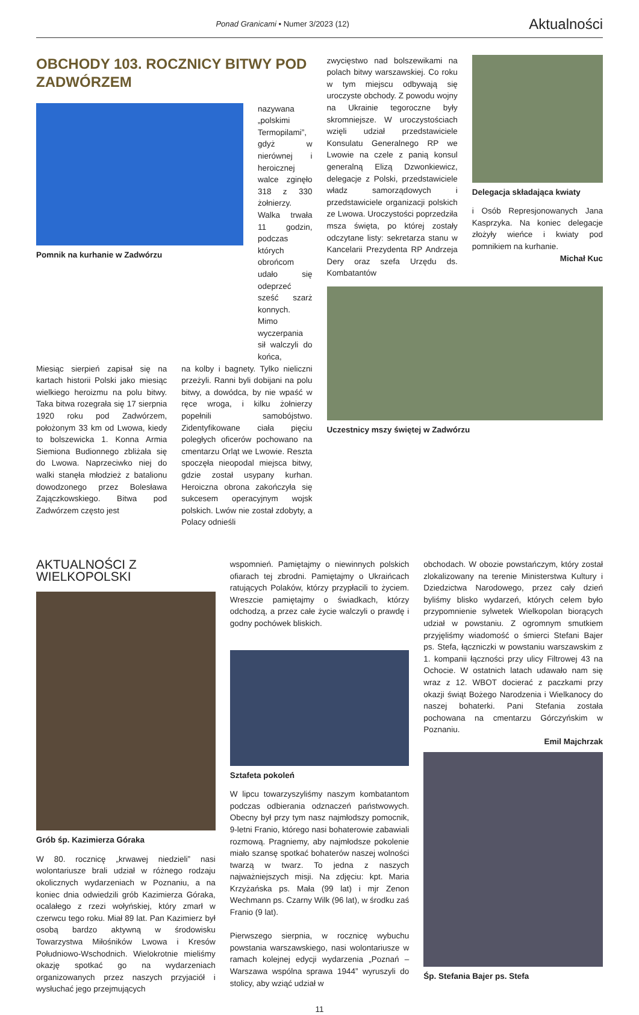Ponad Granicami • Numer 3/2023 (12) Aktualności
OBCHODY 103. ROCZNICY BITWY POD ZADWÓRZEM
Pomnik na kurhanie w Zadwórzu
nazywana „polskimi Termopilami”, gdyż w nierównej i heroicznej walce zginęło 318 z 330 żołnierzy. Walka trwała 11 godzin, podczas których obrońcom udało się odeprzeć sześć szarż konnych. Mimo wyczerpania sił walczyli do końca,
Miesiąc sierpień zapisał się na kartach historii Polski jako miesiąc wielkiego heroizmu na polu bitwy. Taka bitwa rozegrała się 17 sierpnia 1920 roku pod Zadwórzem, położonym 33 km od Lwowa, kiedy to bolszewicka 1. Konna Armia Siemiona Budionnego zbliżała się do Lwowa. Naprzeciwko niej do walki stanęła młodzież z batalionu dowodzonego przez Bolesława Zajączkowskiego. Bitwa pod Zadwórzem często jest
na kolby i bagnety. Tylko nieliczni przeżyli. Ranni byli dobijani na polu bitwy, a dowódca, by nie wpaść w ręce wroga, i kilku żołnierzy popełnili samobójstwo. Zidentyfikowane ciała pięciu poległych oficerów pochowano na cmentarzu Orląt we Lwowie. Reszta spoczęła nieopodal miejsca bitwy, gdzie został usypany kurhan. Heroiczna obrona zakończyła się sukcesem operacyjnym wojsk polskich. Lwów nie został zdobyty, a Polacy odnieśli
zwycięstwo nad bolszewikami na polach bitwy warszawskiej. Co roku w tym miejscu odbywają się uroczyste obchody. Z powodu wojny na Ukrainie tegoroczne były skromniejsze. W uroczystościach wzięli udział przedstawiciele Konsulatu Generalnego RP we Lwowie na czele z panią konsul generalną Elizą Dzwonkiewicz, delegacje z Polski, przedstawiciele władz samorządowych i przedstawiciele organizacji polskich ze Lwowa. Uroczystości poprzedziła msza święta, po której zostały odczytane listy: sekretarza stanu w Kancelarii Prezydenta RP Andrzeja Dery oraz szefa Urzędu ds. Kombatantów
Delegacja składająca kwiaty
i Osób Represjonowanych Jana Kasprzyka. Na koniec delegacje złożyły wieńce i kwiaty pod pomnikiem na kurhanie.
Michał Kuc
Uczestnicy mszy świętej w Zadwórzu
AKTUALNOŚCI Z WIELKOPOLSKI
Grób śp. Kazimierza Góraka
W 80. rocznicę „krwawej niedzieli” nasi wolontariusze brali udział w różnego rodzaju okolicznych wydarzeniach w Poznaniu, a na koniec dnia odwiedzili grób Kazimierza Góraka, ocalałego z rzezi wołyńskiej, który zmarł w czerwcu tego roku. Miał 89 lat. Pan Kazimierz był osobą bardzo aktywną w środowisku Towarzystwa Miłośników Lwowa i Kresów Południowo-Wschodnich. Wielokrotnie mieliśmy okazję spotkać go na wydarzeniach organizowanych przez naszych przyjaciół i wysłuchać jego przejmujących
wspomnień. Pamiętajmy o niewinnych polskich ofiarach tej zbrodni. Pamiętajmy o Ukraińcach ratujących Polaków, którzy przypłacili to życiem. Wreszcie pamiętajmy o świadkach, którzy odchodzą, a przez całe życie walczyli o prawdę i godny pochówek bliskich.
Sztafeta pokoleń
W lipcu towarzyszyliśmy naszym kombatantom podczas odbierania odznaczeń państwowych. Obecny był przy tym nasz najmłodszy pomocnik, 9-letni Franio, którego nasi bohaterowie zabawiali rozmową. Pragniemy, aby najmłodsze pokolenie miało szansę spotkać bohaterów naszej wolności twarzą w twarz. To jedna z naszych najważniejszych misji. Na zdjęciu: kpt. Maria Krzyżańska ps. Mała (99 lat) i mjr Zenon Wechmann ps. Czarny Wilk (96 lat), w środku zaś Franio (9 lat).
Pierwszego sierpnia, w rocznicę wybuchu powstania warszawskiego, nasi wolontariusze w ramach kolejnej edycji wydarzenia „Poznań – Warszawa wspólna sprawa 1944” wyruszyli do stolicy, aby wziąć udział w
obchodach. W obozie powstańczym, który został zlokalizowany na terenie Ministerstwa Kultury i Dziedzictwa Narodowego, przez cały dzień byliśmy blisko wydarzeń, których celem było przypomnienie sylwetek Wielkopolan biorących udział w powstaniu. Z ogromnym smutkiem przyjęliśmy wiadomość o śmierci Stefani Bajer ps. Stefa, łączniczki w powstaniu warszawskim z 1. kompanii łączności przy ulicy Filtrowej 43 na Ochocie. W ostatnich latach udawało nam się wraz z 12. WBOT docierać z paczkami przy okazji świąt Bożego Narodzenia i Wielkanocy do naszej bohaterki. Pani Stefania została pochowana na cmentarzu Górczyńskim w Poznaniu.
Emil Majchrzak
Śp. Stefania Bajer ps. Stefa
11